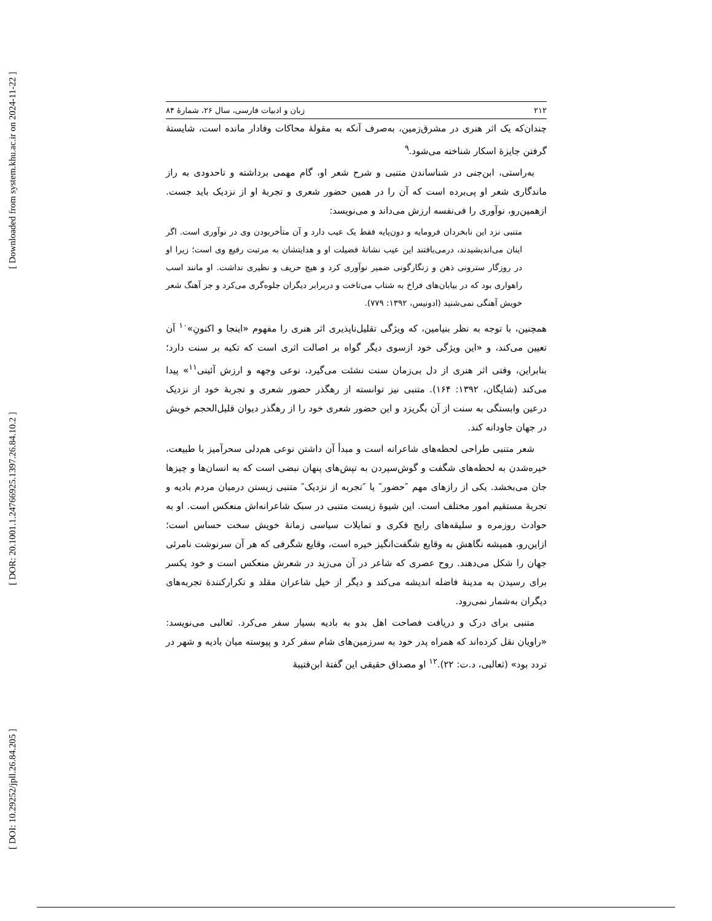[ Downloaded from system.khu.ac.ir on 2024-11-22 ]
[ DOR: 20.1001.1.24766925.1397.26.84.10.2 ]
[ DOI: 10.29252/jpll.26.84.205 ]
۲۱۲ زبان و ادبیات فارسی، سال ۲۶، شمارهٔ ۸۴
چندان‌که یک اثر هنری در مشرق‌زمین، به‌صرف آنکه به مقولهٔ محاکات وفادار مانده است، شایستهٔ گرفتن جایزهٔ اسکار شناخته می‌شود.<sup>۹</sup>
به‌راستی، ابن‌جنی در شناساندن متنبی و شرح شعر او، گام مهمی برداشته و تاحدودی به راز ماندگاری شعر او پی‌برده است که آن را در همین حضور شعری و تجربهٔ او از نزدیک باید جست. ازهمین‌رو، نوآوری را فی‌نفسه ارزش می‌داند و می‌نویسد:
متنبی نزد این نابخردان فرومایه و دون‌پایه فقط یک عیب دارد و آن متأخربودن وی در نوآوری است. اگر اینان می‌اندیشیدند، درمی‌یافتند این عیب نشانهٔ فضیلت او و هدایتشان به مرتبت رفیع وی است؛ زیرا او در روزگار سترونی ذهن و زنگارگونی ضمیر نوآوری کرد و هیچ حریف و نظیری نداشت. او مانند اسب راهواری بود که در بیابان‌های فراخ به شتاب می‌تاخت و دربرابر دیگران جلوه‌گری می‌کرد و جز آهنگ شعر خویش آهنگی نمی‌شنید (ادونیس، ۱۳۹۲: ۷۷۹).
همچنین، با توجه به نظر بنیامین، که ویژگی تقلیل‌ناپذیری اثر هنری را مفهوم «اینجا و اکنونِ»<sup>۱۰</sup> آن تعیین می‌کند، و «این ویژگی خود ازسوی دیگر گواه بر اصالت اثری است که تکیه بر سنت دارد؛ بنابراین، وقتی اثر هنری از دل بی‌زمان سنت نشئت می‌گیرد، نوعی وجهه و ارزش آئینی<sup>۱۱</sup>» پیدا می‌کند (شایگان، ۱۳۹۲: ۱۶۴). متنبی نیز توانسته از رهگذر حضور شعری و تجربهٔ خود از نزدیک درعین وابستگی به سنت از آن بگریزد و این حضور شعری خود را از رهگذر دیوان قلیل‌الحجم خویش در جهان جاودانه کند.
شعر متنبی طراحی لحظه‌های شاعرانه است و مبدأ آن داشتن نوعی هم‌دلی سحرآمیز با طبیعت، خیره‌شدن به لحظه‌های شگفت و گوش‌سپردن به تپش‌های پنهان نبضی است که به انسان‌ها و چیزها جان می‌بخشد. یکی از رازهای مهم ″حضور″ یا ″تجربه از نزدیک″ متنبی زیستن درمیان مردم بادیه و تجربهٔ مستقیم امور مختلف است. این شیوهٔ زیست متنبی در سبک شاعرانه‌اش منعکس است. او به حوادث روزمره و سلیقه‌های رایج فکری و تمایلات سیاسی زمانهٔ خویش سخت حساس است؛ ازاین‌رو، همیشه نگاهش به وقایع شگفت‌انگیز خیره است، وقایع شگرفی که هر آن سرنوشت نامرئی جهان را شکل می‌دهند. روح عصری که شاعر در آن می‌زید در شعرش منعکس است و خود یکسر برای رسیدن به مدینهٔ فاضله اندیشه می‌کند و دیگر از خیل شاعران مقلد و تکرارکنندهٔ تجربه‌های دیگران به‌شمار نمی‌رود.
متنبی برای درک و دریافت فصاحت اهل بدو به بادیه بسیار سفر می‌کرد. ثعالبی می‌نویسد: «راویان نقل کرده‌اند که همراه پدر خود به سرزمین‌های شام سفر کرد و پیوسته میان بادیه و شهر در تردد بود» (ثعالبی، د.ت: ۲۲).<sup>۱۲</sup> او مصداق حقیقی این گفتهٔ ابن‌قتیبهٔ